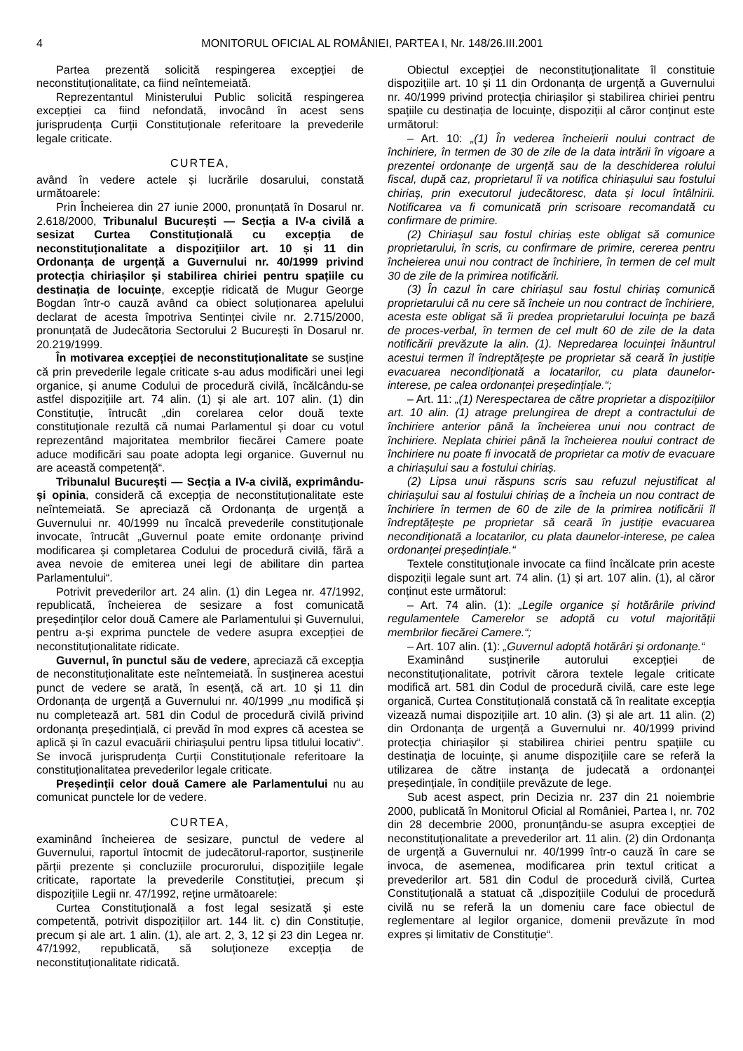4 MONITORUL OFICIAL AL ROMÂNIEI, PARTEA I, Nr. 148/26.III.2001
Partea prezentă solicită respingerea excepției de neconstituționalitate, ca fiind neîntemeiată.
Reprezentantul Ministerului Public solicită respingerea excepției ca fiind nefondată, invocând în acest sens jurisprudența Curții Constituționale referitoare la prevederile legale criticate.
CURTEA,
având în vedere actele și lucrările dosarului, constată următoarele:
Prin Încheierea din 27 iunie 2000, pronunțată în Dosarul nr. 2.618/2000, Tribunalul București — Secția a IV-a civilă a sesizat Curtea Constituțională cu excepția de neconstituționalitate a dispozițiilor art. 10 și 11 din Ordonanța de urgență a Guvernului nr. 40/1999 privind protecția chiriașilor și stabilirea chiriei pentru spațiile cu destinația de locuințe, excepție ridicată de Mugur George Bogdan într-o cauză având ca obiect soluționarea apelului declarat de acesta împotriva Sentinței civile nr. 2.715/2000, pronunțată de Judecătoria Sectorului 2 București în Dosarul nr. 20.219/1999.
În motivarea excepției de neconstituționalitate se susține că prin prevederile legale criticate s-au adus modificări unei legi organice, și anume Codului de procedură civilă, încălcându-se astfel dispozițiile art. 74 alin. (1) și ale art. 107 alin. (1) din Constituție, întrucât „din corelarea celor două texte constituționale rezultă că numai Parlamentul și doar cu votul reprezentând majoritatea membrilor fiecărei Camere poate aduce modificări sau poate adopta legi organice. Guvernul nu are această competență“.
Tribunalul București — Secția a IV-a civilă, exprimându-și opinia, consideră că excepția de neconstituționalitate este neîntemeiată. Se apreciază că Ordonanța de urgență a Guvernului nr. 40/1999 nu încalcă prevederile constituționale invocate, întrucât „Guvernul poate emite ordonanțe privind modificarea și completarea Codului de procedură civilă, fără a avea nevoie de emiterea unei legi de abilitare din partea Parlamentului“.
Potrivit prevederilor art. 24 alin. (1) din Legea nr. 47/1992, republicată, încheierea de sesizare a fost comunicată președinților celor două Camere ale Parlamentului și Guvernului, pentru a-și exprima punctele de vedere asupra excepției de neconstituționalitate ridicate.
Guvernul, în punctul său de vedere, apreciază că excepția de neconstituționalitate este neîntemeiată. În susținerea acestui punct de vedere se arată, în esență, că art. 10 și 11 din Ordonanța de urgență a Guvernului nr. 40/1999 „nu modifică și nu completează art. 581 din Codul de procedură civilă privind ordonanța președințială, ci prevăd în mod expres că acestea se aplică și în cazul evacuării chiriașului pentru lipsa titlului locativ“. Se invocă jurisprudența Curții Constituționale referitoare la constituționalitatea prevederilor legale criticate.
Președinții celor două Camere ale Parlamentului nu au comunicat punctele lor de vedere.
CURTEA,
examinând încheierea de sesizare, punctul de vedere al Guvernului, raportul întocmit de judecătorul-raportor, susținerile părții prezente și concluziile procurorului, dispozițiile legale criticate, raportate la prevederile Constituției, precum și dispozițiile Legii nr. 47/1992, reține următoarele:
Curtea Constituțională a fost legal sesizată și este competentă, potrivit dispozițiilor art. 144 lit. c) din Constituție, precum și ale art. 1 alin. (1), ale art. 2, 3, 12 și 23 din Legea nr. 47/1992, republicată, să soluționeze excepția de neconstituționalitate ridicată.
Obiectul excepției de neconstituționalitate îl constituie dispozițiile art. 10 și 11 din Ordonanța de urgență a Guvernului nr. 40/1999 privind protecția chiriașilor și stabilirea chiriei pentru spațiile cu destinația de locuințe, dispoziții al căror conținut este următorul:
– Art. 10: „(1) În vederea încheierii noului contract de închiriere, în termen de 30 de zile de la data intrării în vigoare a prezentei ordonanțe de urgență sau de la deschiderea rolului fiscal, după caz, proprietarul îi va notifica chiriașului sau fostului chiriaș, prin executorul judecătoresc, data și locul întâlnirii. Notificarea va fi comunicată prin scrisoare recomandată cu confirmare de primire.
(2) Chiriașul sau fostul chiriaș este obligat să comunice proprietarului, în scris, cu confirmare de primire, cererea pentru încheierea unui nou contract de închiriere, în termen de cel mult 30 de zile de la primirea notificării.
(3) În cazul în care chiriașul sau fostul chiriaș comunică proprietarului că nu cere să încheie un nou contract de închiriere, acesta este obligat să îi predea proprietarului locuința pe bază de proces-verbal, în termen de cel mult 60 de zile de la data notificării prevăzute la alin. (1). Nepredarea locuinței înăuntrul acestui termen îl îndreptățește pe proprietar să ceară în justiție evacuarea necondiționată a locatarilor, cu plata daunelor-interese, pe calea ordonanței președințiale.“;
– Art. 11: „(1) Nerespectarea de către proprietar a dispozițiilor art. 10 alin. (1) atrage prelungirea de drept a contractului de închiriere anterior până la încheierea unui nou contract de închiriere. Neplata chiriei până la încheierea noului contract de închiriere nu poate fi invocată de proprietar ca motiv de evacuare a chiriașului sau a fostului chiriaș.
(2) Lipsa unui răspuns scris sau refuzul nejustificat al chiriașului sau al fostului chiriaș de a încheia un nou contract de închiriere în termen de 60 de zile de la primirea notificării îl îndreptățește pe proprietar să ceară în justiție evacuarea necondiționată a locatarilor, cu plata daunelor-interese, pe calea ordonanței președințiale.“
Textele constituționale invocate ca fiind încălcate prin aceste dispoziții legale sunt art. 74 alin. (1) și art. 107 alin. (1), al căror conținut este următorul:
– Art. 74 alin. (1): „Legile organice și hotărârile privind regulamentele Camerelor se adoptă cu votul majorității membrilor fiecărei Camere.“;
– Art. 107 alin. (1): „Guvernul adoptă hotărâri și ordonanțe.“
Examinând susținerile autorului excepției de neconstituționalitate, potrivit cărora textele legale criticate modifică art. 581 din Codul de procedură civilă, care este lege organică, Curtea Constituțională constată că în realitate excepția vizează numai dispozițiile art. 10 alin. (3) și ale art. 11 alin. (2) din Ordonanța de urgență a Guvernului nr. 40/1999 privind protecția chiriașilor și stabilirea chiriei pentru spațiile cu destinația de locuințe, și anume dispozițiile care se referă la utilizarea de către instanța de judecată a ordonanței președințiale, în condițiile prevăzute de lege.
Sub acest aspect, prin Decizia nr. 237 din 21 noiembrie 2000, publicată în Monitorul Oficial al României, Partea I, nr. 702 din 28 decembrie 2000, pronunțându-se asupra excepției de neconstituționalitate a prevederilor art. 11 alin. (2) din Ordonanța de urgență a Guvernului nr. 40/1999 într-o cauză în care se invoca, de asemenea, modificarea prin textul criticat a prevederilor art. 581 din Codul de procedură civilă, Curtea Constituțională a statuat că „dispozițiile Codului de procedură civilă nu se referă la un domeniu care face obiectul de reglementare al legilor organice, domenii prevăzute în mod expres și limitativ de Constituție“.